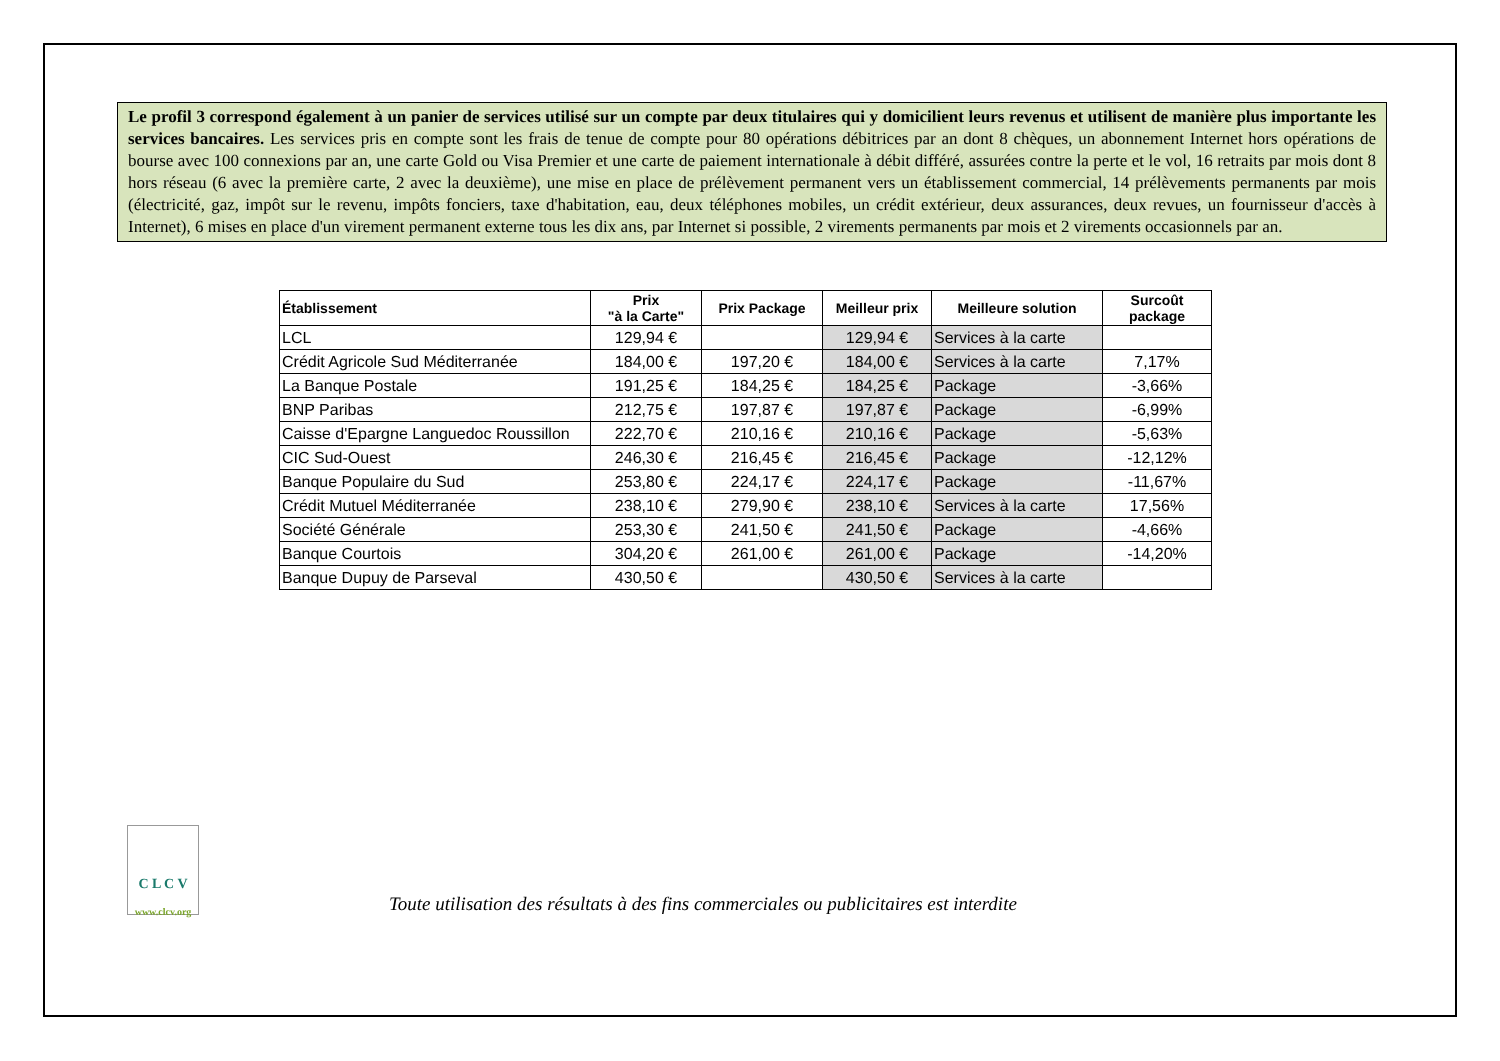Le profil 3 correspond également à un panier de services utilisé sur un compte par deux titulaires qui y domicilient leurs revenus et utilisent de manière plus importante les services bancaires. Les services pris en compte sont les frais de tenue de compte pour 80 opérations débitrices par an dont 8 chèques, un abonnement Internet hors opérations de bourse avec 100 connexions par an, une carte Gold ou Visa Premier et une carte de paiement internationale à débit différé, assurées contre la perte et le vol, 16 retraits par mois dont 8 hors réseau (6 avec la première carte, 2 avec la deuxième), une mise en place de prélèvement permanent vers un établissement commercial, 14 prélèvements permanents par mois (électricité, gaz, impôt sur le revenu, impôts fonciers, taxe d'habitation, eau, deux téléphones mobiles, un crédit extérieur, deux assurances, deux revues, un fournisseur d'accès à Internet), 6 mises en place d'un virement permanent externe tous les dix ans, par Internet si possible, 2 virements permanents par mois et 2 virements occasionnels par an.
| Établissement | Prix "à la Carte" | Prix Package | Meilleur prix | Meilleure solution | Surcoût package |
| --- | --- | --- | --- | --- | --- |
| LCL | 129,94 € | | 129,94 € | Services à la carte | |
| Crédit Agricole Sud Méditerranée | 184,00 € | 197,20 € | 184,00 € | Services à la carte | 7,17% |
| La Banque Postale | 191,25 € | 184,25 € | 184,25 € | Package | -3,66% |
| BNP Paribas | 212,75 € | 197,87 € | 197,87 € | Package | -6,99% |
| Caisse d'Epargne Languedoc Roussillon | 222,70 € | 210,16 € | 210,16 € | Package | -5,63% |
| CIC Sud-Ouest | 246,30 € | 216,45 € | 216,45 € | Package | -12,12% |
| Banque Populaire du Sud | 253,80 € | 224,17 € | 224,17 € | Package | -11,67% |
| Crédit Mutuel Méditerranée | 238,10 € | 279,90 € | 238,10 € | Services à la carte | 17,56% |
| Société Générale | 253,30 € | 241,50 € | 241,50 € | Package | -4,66% |
| Banque Courtois | 304,20 € | 261,00 € | 261,00 € | Package | -14,20% |
| Banque Dupuy de Parseval | 430,50 € | | 430,50 € | Services à la carte | |
C L C V
www.clcv.org
Toute utilisation des résultats à des fins commerciales ou publicitaires est interdite